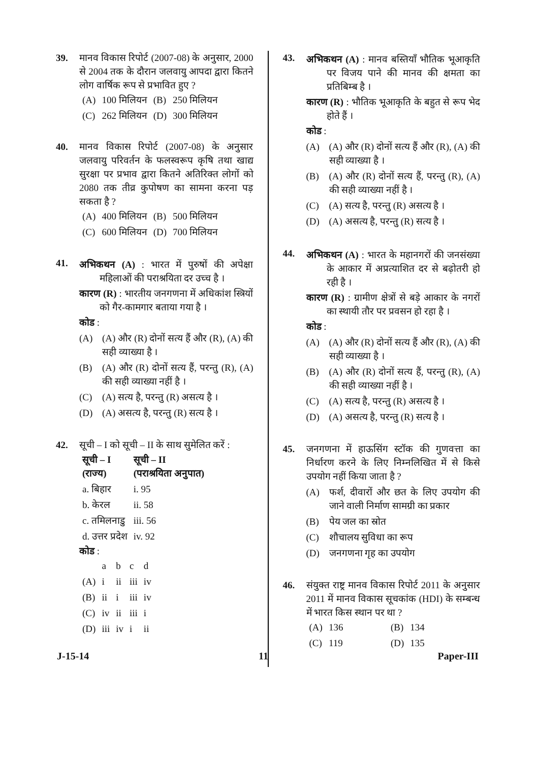39. मानव विकास रिपोर्ट (2007-08) के अनुसार, 2000 से 2004 तक के दौरान जलवायु आपदा द्वारा कितने लोग वार्षिक रूप से प्रभावित हुए ?
| (A) | 100 मिलियन | (B) | 250 मिलियन |
| (C) | 262 मिलियन | (D) | 300 मिलियन |
40. मानव विकास रिपोर्ट (2007-08) के अनुसार जलवायु परिवर्तन के फलस्वरूप कृषि तथा खाद्य सुरक्षा पर प्रभाव द्वारा कितने अतिरिक्त लोगों को 2080 तक तीव्र कुपोषण का सामना करना पड़ सकता है ?
| (A) | 400 मिलियन | (B) | 500 मिलियन |
| (C) | 600 मिलियन | (D) | 700 मिलियन |
41.
अभिकथन (A) : भारत में पुरुषों की अपेक्षा महिलाओं की पराश्रयिता दर उच्च है ।
कारण (R) : भारतीय जनगणना में अधिकांश स्त्रियों को गैर-कामगार बताया गया है ।
कोड :
(A) (A) और (R) दोनों सत्य हैं और (R), (A) की सही व्याख्या है ।
(B) (A) और (R) दोनों सत्य हैं, परन्तु (R), (A) की सही व्याख्या नहीं है ।
(C) (A) सत्य है, परन्तु (R) असत्य है ।
(D) (A) असत्य है, परन्तु (R) सत्य है ।
42. सूची – I को सूची – II के साथ सुमेलित करें :
| सूची – I (राज्य) | सूची – II (पराश्रयिता अनुपात) |
| --- | --- |
| a. बिहार | i. 95 |
| b. केरल | ii. 58 |
| c. तमिलनाडु | iii. 56 |
| d. उत्तर प्रदेश | iv. 92 |
कोड :
| | a | b | c | d |
| --- | --- | --- | --- | --- |
| (A) | i | ii | iii | iv |
| (B) | ii | i | iii | iv |
| (C) | iv | ii | iii | i |
| (D) | iii | iv | i | ii |
43.
अभिकथन (A) : मानव बस्तियाँ भौतिक भूआकृति पर विजय पाने की मानव की क्षमता का प्रतिबिम्ब है ।
कारण (R) : भौतिक भूआकृति के बहुत से रूप भेद होते हैं ।
कोड :
(A) (A) और (R) दोनों सत्य हैं और (R), (A) की सही व्याख्या है ।
(B) (A) और (R) दोनों सत्य हैं, परन्तु (R), (A) की सही व्याख्या नहीं है ।
(C) (A) सत्य है, परन्तु (R) असत्य है ।
(D) (A) असत्य है, परन्तु (R) सत्य है ।
44.
अभिकथन (A) : भारत के महानगरों की जनसंख्या के आकार में अप्रत्याशित दर से बढ़ोतरी हो रही है ।
कारण (R) : ग्रामीण क्षेत्रों से बड़े आकार के नगरों का स्थायी तौर पर प्रवसन हो रहा है ।
कोड :
(A) (A) और (R) दोनों सत्य हैं और (R), (A) की सही व्याख्या है ।
(B) (A) और (R) दोनों सत्य हैं, परन्तु (R), (A) की सही व्याख्या नहीं है ।
(C) (A) सत्य है, परन्तु (R) असत्य है ।
(D) (A) असत्य है, परन्तु (R) सत्य है ।
45. जनगणना में हाऊसिंग स्टॉक की गुणवत्ता का निर्धारण करने के लिए निम्नलिखित में से किसे उपयोग नहीं किया जाता है ?
(A) फर्श, दीवारों और छत के लिए उपयोग की जाने वाली निर्माण सामग्री का प्रकार
(B) पेय जल का स्रोत
(C) शौचालय सुविधा का रूप
(D) जनगणना गृह का उपयोग
46. संयुक्त राष्ट्र मानव विकास रिपोर्ट 2011 के अनुसार 2011 में मानव विकास सूचकांक (HDI) के सम्बन्ध में भारत किस स्थान पर था ?
| (A) | 136 | (B) | 134 |
| (C) | 119 | (D) | 135 |
J-15-14 11 Paper-III